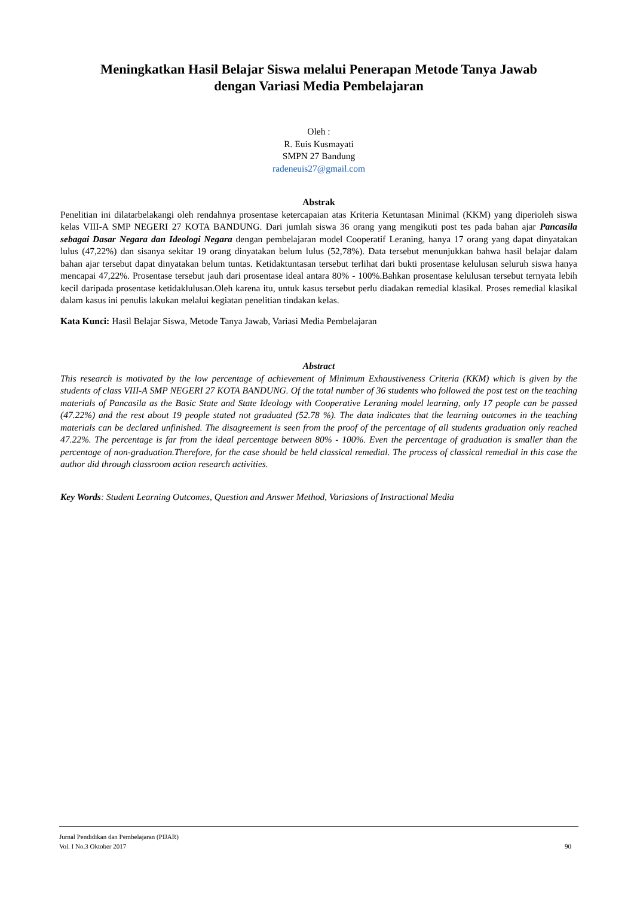Meningkatkan Hasil Belajar Siswa melalui Penerapan Metode Tanya Jawab
dengan Variasi Media Pembelajaran
Oleh :
R. Euis Kusmayati
SMPN 27 Bandung
radeneuis27@gmail.com
Abstrak
Penelitian ini dilatarbelakangi oleh rendahnya prosentase ketercapaian atas Kriteria Ketuntasan Minimal (KKM) yang diperioleh siswa kelas VIII-A SMP NEGERI 27 KOTA BANDUNG. Dari jumlah siswa 36 orang yang mengikuti post tes pada bahan ajar Pancasila sebagai Dasar Negara dan Ideologi Negara dengan pembelajaran model Cooperatif Leraning, hanya 17 orang yang dapat dinyatakan lulus (47,22%) dan sisanya sekitar 19 orang dinyatakan belum lulus (52,78%). Data tersebut menunjukkan bahwa hasil belajar dalam bahan ajar tersebut dapat dinyatakan belum tuntas. Ketidaktuntasan tersebut terlihat dari bukti prosentase kelulusan seluruh siswa hanya mencapai 47,22%. Prosentase tersebut jauh dari prosentase ideal antara 80% - 100%.Bahkan prosentase kelulusan tersebut ternyata lebih kecil daripada prosentase ketidaklulusan.Oleh karena itu, untuk kasus tersebut perlu diadakan remedial klasikal. Proses remedial klasikal dalam kasus ini penulis lakukan melalui kegiatan penelitian tindakan kelas.
Kata Kunci: Hasil Belajar Siswa, Metode Tanya Jawab, Variasi Media Pembelajaran
Abstract
This research is motivated by the low percentage of achievement of Minimum Exhaustiveness Criteria (KKM) which is given by the students of class VIII-A SMP NEGERI 27 KOTA BANDUNG. Of the total number of 36 students who followed the post test on the teaching materials of Pancasila as the Basic State and State Ideology with Cooperative Leraning model learning, only 17 people can be passed (47.22%) and the rest about 19 people stated not graduated (52.78 %). The data indicates that the learning outcomes in the teaching materials can be declared unfinished. The disagreement is seen from the proof of the percentage of all students graduation only reached 47.22%. The percentage is far from the ideal percentage between 80% - 100%. Even the percentage of graduation is smaller than the percentage of non-graduation.Therefore, for the case should be held classical remedial. The process of classical remedial in this case the author did through classroom action research activities.
Key Words: Student Learning Outcomes, Question and Answer Method, Variasions of Instractional Media
Jurnal Pendidikan dan Pembelajaran (PIJAR)
Vol. I No.3 Oktober 2017 90